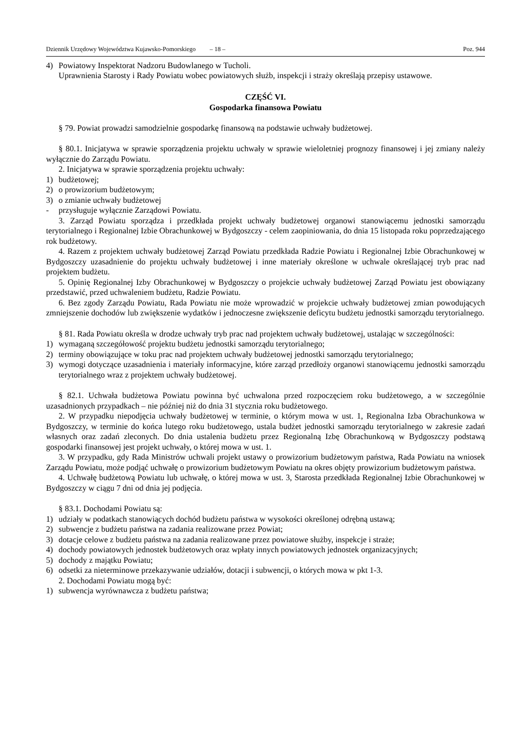Dziennik Urzędowy Województwa Kujawsko-Pomorskiego – 18 – Poz. 944
4) Powiatowy Inspektorat Nadzoru Budowlanego w Tucholi.
Uprawnienia Starosty i Rady Powiatu wobec powiatowych służb, inspekcji i straży określają przepisy ustawowe.
CZĘŚĆ VI.
Gospodarka finansowa Powiatu
§ 79. Powiat prowadzi samodzielnie gospodarkę finansową na podstawie uchwały budżetowej.
§ 80.1. Inicjatywa w sprawie sporządzenia projektu uchwały w sprawie wieloletniej prognozy finansowej i jej zmiany należy wyłącznie do Zarządu Powiatu.
2. Inicjatywa w sprawie sporządzenia projektu uchwały:
1) budżetowej;
2) o prowizorium budżetowym;
3) o zmianie uchwały budżetowej
- przysługuje wyłącznie Zarządowi Powiatu.
3. Zarząd Powiatu sporządza i przedkłada projekt uchwały budżetowej organowi stanowiącemu jednostki samorządu terytorialnego i Regionalnej Izbie Obrachunkowej w Bydgoszczy - celem zaopiniowania, do dnia 15 listopada roku poprzedzającego rok budżetowy.
4. Razem z projektem uchwały budżetowej Zarząd Powiatu przedkłada Radzie Powiatu i Regionalnej Izbie Obrachunkowej w Bydgoszczy uzasadnienie do projektu uchwały budżetowej i inne materiały określone w uchwale określającej tryb prac nad projektem budżetu.
5. Opinię Regionalnej Izby Obrachunkowej w Bydgoszczy o projekcie uchwały budżetowej Zarząd Powiatu jest obowiązany przedstawić, przed uchwaleniem budżetu, Radzie Powiatu.
6. Bez zgody Zarządu Powiatu, Rada Powiatu nie może wprowadzić w projekcie uchwały budżetowej zmian powodujących zmniejszenie dochodów lub zwiększenie wydatków i jednoczesne zwiększenie deficytu budżetu jednostki samorządu terytorialnego.
§ 81. Rada Powiatu określa w drodze uchwały tryb prac nad projektem uchwały budżetowej, ustalając w szczególności:
1) wymaganą szczegółowość projektu budżetu jednostki samorządu terytorialnego;
2) terminy obowiązujące w toku prac nad projektem uchwały budżetowej jednostki samorządu terytorialnego;
3) wymogi dotyczące uzasadnienia i materiały informacyjne, które zarząd przedłoży organowi stanowiącemu jednostki samorządu terytorialnego wraz z projektem uchwały budżetowej.
§ 82.1. Uchwała budżetowa Powiatu powinna być uchwalona przed rozpoczęciem roku budżetowego, a w szczególnie uzasadnionych przypadkach – nie później niż do dnia 31 stycznia roku budżetowego.
2. W przypadku niepodjęcia uchwały budżetowej w terminie, o którym mowa w ust. 1, Regionalna Izba Obrachunkowa w Bydgoszczy, w terminie do końca lutego roku budżetowego, ustala budżet jednostki samorządu terytorialnego w zakresie zadań własnych oraz zadań zleconych. Do dnia ustalenia budżetu przez Regionalną Izbę Obrachunkową w Bydgoszczy podstawą gospodarki finansowej jest projekt uchwały, o której mowa w ust. 1.
3. W przypadku, gdy Rada Ministrów uchwali projekt ustawy o prowizorium budżetowym państwa, Rada Powiatu na wniosek Zarządu Powiatu, może podjąć uchwałę o prowizorium budżetowym Powiatu na okres objęty prowizorium budżetowym państwa.
4. Uchwałę budżetową Powiatu lub uchwałę, o której mowa w ust. 3, Starosta przedkłada Regionalnej Izbie Obrachunkowej w Bydgoszczy w ciągu 7 dni od dnia jej podjęcia.
§ 83.1. Dochodami Powiatu są:
1) udziały w podatkach stanowiących dochód budżetu państwa w wysokości określonej odrębną ustawą;
2) subwencje z budżetu państwa na zadania realizowane przez Powiat;
3) dotacje celowe z budżetu państwa na zadania realizowane przez powiatowe służby, inspekcje i straże;
4) dochody powiatowych jednostek budżetowych oraz wpłaty innych powiatowych jednostek organizacyjnych;
5) dochody z majątku Powiatu;
6) odsetki za nieterminowe przekazywanie udziałów, dotacji i subwencji, o których mowa w pkt 1-3.
2. Dochodami Powiatu mogą być:
1) subwencja wyrównawcza z budżetu państwa;